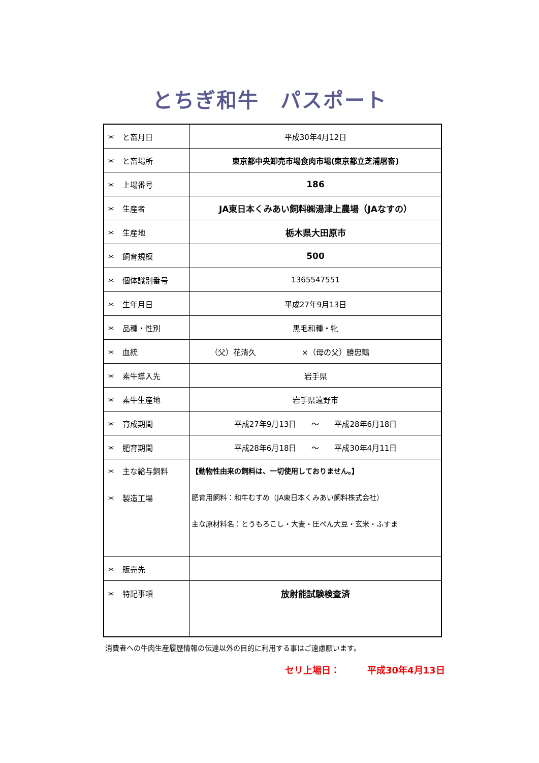とちぎ和牛　パスポート
| ＊ と畜月日 | 平成30年4月12日 |
| ＊ と畜場所 | 東京都中央卸売市場食肉市場(東京都立芝浦屠畜) |
| ＊ 上場番号 | 186 |
| ＊ 生産者 | JA東日本くみあい飼料㈱湯津上農場（JAなすの） |
| ＊ 生産地 | 栃木県大田原市 |
| ＊ 飼育規模 | 500 |
| ＊ 個体識別番号 | 1365547551 |
| ＊ 生年月日 | 平成27年9月13日 |
| ＊ 品種・性別 | 黒毛和種・牝 |
| ＊ 血統 | （父）花清久 ×（母の父）勝忠鶴 |
| ＊ 素牛導入先 | 岩手県 |
| ＊ 素牛生産地 | 岩手県遠野市 |
| ＊ 育成期間 | 平成27年9月13日 ～ 平成28年6月18日 |
| ＊ 肥育期間 | 平成28年6月18日 ～ 平成30年4月11日 |
| ＊ 主な給与飼料 ＊ 製造工場 | 【動物性由来の飼料は、一切使用しておりません。】 肥育用飼料：和牛むすめ（JA東日本くみあい飼料株式会社） 主な原材料名：とうもろこし・大麦・圧ぺん大豆・玄米・ふすま |
| ＊ 販売先 | |
| ＊ 特記事項 | 放射能試験検査済 |
消費者への牛肉生産履歴情報の伝達以外の目的に利用する事はご遠慮願います。
セリ上場日：　　　平成30年4月13日